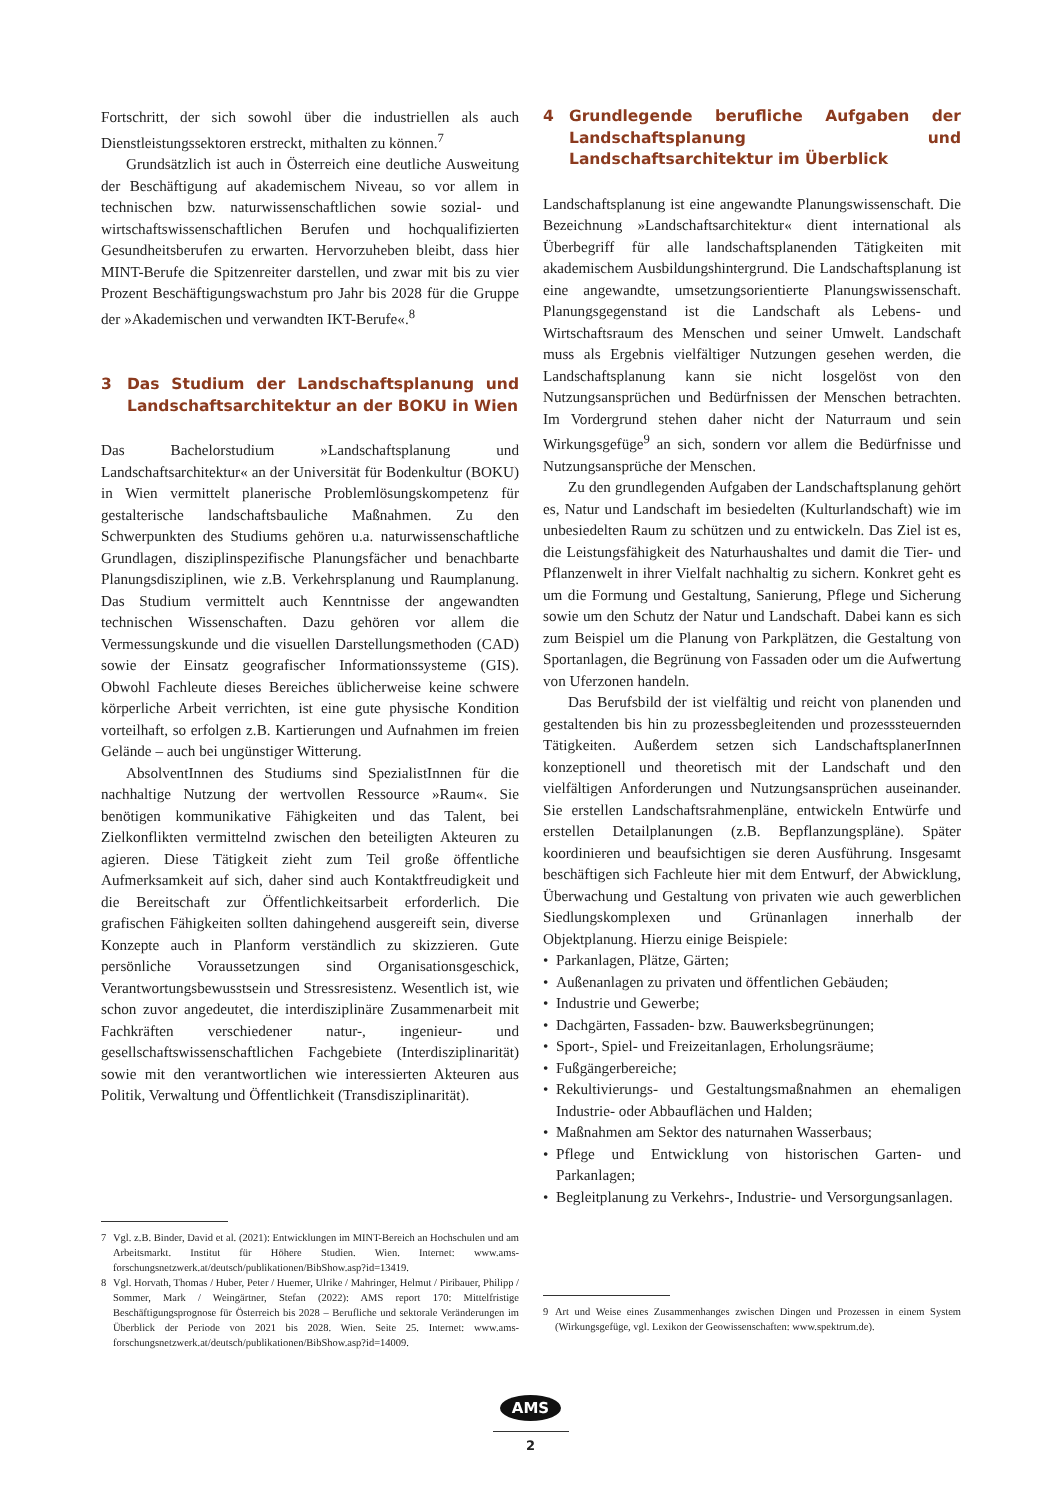Fortschritt, der sich sowohl über die industriellen als auch Dienstleistungssektoren erstreckt, mithalten zu können.<sup>7</sup>
Grundsätzlich ist auch in Österreich eine deutliche Ausweitung der Beschäftigung auf akademischem Niveau, so vor allem in technischen bzw. naturwissenschaftlichen sowie sozial- und wirtschaftswissenschaftlichen Berufen und hochqualifizierten Gesundheitsberufen zu erwarten. Hervorzuheben bleibt, dass hier MINT-Berufe die Spitzenreiter darstellen, und zwar mit bis zu vier Prozent Beschäftigungswachstum pro Jahr bis 2028 für die Gruppe der »Akademischen und verwandten IKT-Berufe«.<sup>8</sup>
3 Das Studium der Landschaftsplanung und Landschaftsarchitektur an der BOKU in Wien
Das Bachelorstudium »Landschaftsplanung und Landschaftsarchitektur« an der Universität für Bodenkultur (BOKU) in Wien vermittelt planerische Problemlösungskompetenz für gestalterische landschaftsbauliche Maßnahmen. Zu den Schwerpunkten des Studiums gehören u.a. naturwissenschaftliche Grundlagen, disziplinspezifische Planungsfächer und benachbarte Planungsdisziplinen, wie z.B. Verkehrsplanung und Raumplanung. Das Studium vermittelt auch Kenntnisse der angewandten technischen Wissenschaften. Dazu gehören vor allem die Vermessungskunde und die visuellen Darstellungsmethoden (CAD) sowie der Einsatz geografischer Informationssysteme (GIS). Obwohl Fachleute dieses Bereiches üblicherweise keine schwere körperliche Arbeit verrichten, ist eine gute physische Kondition vorteilhaft, so erfolgen z.B. Kartierungen und Aufnahmen im freien Gelände – auch bei ungünstiger Witterung.
AbsolventInnen des Studiums sind SpezialistInnen für die nachhaltige Nutzung der wertvollen Ressource »Raum«. Sie benötigen kommunikative Fähigkeiten und das Talent, bei Zielkonflikten vermittelnd zwischen den beteiligten Akteuren zu agieren. Diese Tätigkeit zieht zum Teil große öffentliche Aufmerksamkeit auf sich, daher sind auch Kontaktfreudigkeit und die Bereitschaft zur Öffentlichkeitsarbeit erforderlich. Die grafischen Fähigkeiten sollten dahingehend ausgereift sein, diverse Konzepte auch in Planform verständlich zu skizzieren. Gute persönliche Voraussetzungen sind Organisationsgeschick, Verantwortungsbewusstsein und Stressresistenz. Wesentlich ist, wie schon zuvor angedeutet, die interdisziplinäre Zusammenarbeit mit Fachkräften verschiedener natur-, ingenieur- und gesellschaftswissenschaftlichen Fachgebiete (Interdisziplinarität) sowie mit den verantwortlichen wie interessierten Akteuren aus Politik, Verwaltung und Öffentlichkeit (Transdisziplinarität).
7 Vgl. z.B. Binder, David et al. (2021): Entwicklungen im MINT-Bereich an Hochschulen und am Arbeitsmarkt. Institut für Höhere Studien. Wien. Internet: www.ams-forschungsnetzwerk.at/deutsch/publikationen/BibShow.asp?id=13419.
8 Vgl. Horvath, Thomas / Huber, Peter / Huemer, Ulrike / Mahringer, Helmut / Piribauer, Philipp / Sommer, Mark / Weingärtner, Stefan (2022): AMS report 170: Mittelfristige Beschäftigungsprognose für Österreich bis 2028 – Berufliche und sektorale Veränderungen im Überblick der Periode von 2021 bis 2028. Wien. Seite 25. Internet: www.ams-forschungsnetzwerk.at/deutsch/publikationen/BibShow.asp?id=14009.
4 Grundlegende berufliche Aufgaben der Landschaftsplanung und Landschaftsarchitektur im Überblick
Landschaftsplanung ist eine angewandte Planungswissenschaft. Die Bezeichnung »Landschaftsarchitektur« dient international als Überbegriff für alle landschaftsplanenden Tätigkeiten mit akademischem Ausbildungshintergrund. Die Landschaftsplanung ist eine angewandte, umsetzungsorientierte Planungswissenschaft. Planungsgegenstand ist die Landschaft als Lebens- und Wirtschaftsraum des Menschen und seiner Umwelt. Landschaft muss als Ergebnis vielfältiger Nutzungen gesehen werden, die Landschaftsplanung kann sie nicht losgelöst von den Nutzungsansprüchen und Bedürfnissen der Menschen betrachten. Im Vordergrund stehen daher nicht der Naturraum und sein Wirkungsgefüge<sup>9</sup> an sich, sondern vor allem die Bedürfnisse und Nutzungsansprüche der Menschen.
Zu den grundlegenden Aufgaben der Landschaftsplanung gehört es, Natur und Landschaft im besiedelten (Kulturlandschaft) wie im unbesiedelten Raum zu schützen und zu entwickeln. Das Ziel ist es, die Leistungsfähigkeit des Naturhaushaltes und damit die Tier- und Pflanzenwelt in ihrer Vielfalt nachhaltig zu sichern. Konkret geht es um die Formung und Gestaltung, Sanierung, Pflege und Sicherung sowie um den Schutz der Natur und Landschaft. Dabei kann es sich zum Beispiel um die Planung von Parkplätzen, die Gestaltung von Sportanlagen, die Begrünung von Fassaden oder um die Aufwertung von Uferzonen handeln.
Das Berufsbild der ist vielfältig und reicht von planenden und gestaltenden bis hin zu prozessbegleitenden und prozesssteuernden Tätigkeiten. Außerdem setzen sich LandschaftsplanerInnen konzeptionell und theoretisch mit der Landschaft und den vielfältigen Anforderungen und Nutzungsansprüchen auseinander. Sie erstellen Landschaftsrahmenpläne, entwickeln Entwürfe und erstellen Detailplanungen (z.B. Bepflanzungspläne). Später koordinieren und beaufsichtigen sie deren Ausführung. Insgesamt beschäftigen sich Fachleute hier mit dem Entwurf, der Abwicklung, Überwachung und Gestaltung von privaten wie auch gewerblichen Siedlungskomplexen und Grünanlagen innerhalb der Objektplanung. Hierzu einige Beispiele:
Parkanlagen, Plätze, Gärten;
Außenanlagen zu privaten und öffentlichen Gebäuden;
Industrie und Gewerbe;
Dachgärten, Fassaden- bzw. Bauwerksbegrünungen;
Sport-, Spiel- und Freizeitanlagen, Erholungsräume;
Fußgängerbereiche;
Rekultivierungs- und Gestaltungsmaßnahmen an ehemaligen Industrie- oder Abbauflächen und Halden;
Maßnahmen am Sektor des naturnahen Wasserbaus;
Pflege und Entwicklung von historischen Garten- und Parkanlagen;
Begleitplanung zu Verkehrs-, Industrie- und Versorgungsanlagen.
9 Art und Weise eines Zusammenhanges zwischen Dingen und Prozessen in einem System (Wirkungsgefüge, vgl. Lexikon der Geowissenschaften: www.spektrum.de).
AMS
2